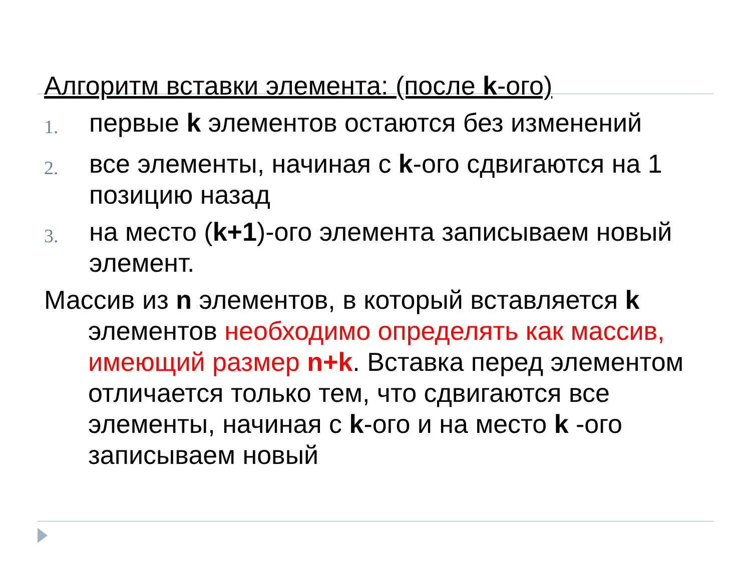Алгоритм вставки элемента: (после k-ого)
1. первые k элементов остаются без изменений
2. все элементы, начиная с k-ого сдвигаются на 1 позицию назад
3. на место (k+1)-ого элемента записываем новый элемент.
Массив из n элементов, в который вставляется k элементов необходимо определять как массив, имеющий размер n+k. Вставка перед элементом отличается только тем, что сдвигаются все элементы, начиная с k-ого и на место k -ого записываем новый